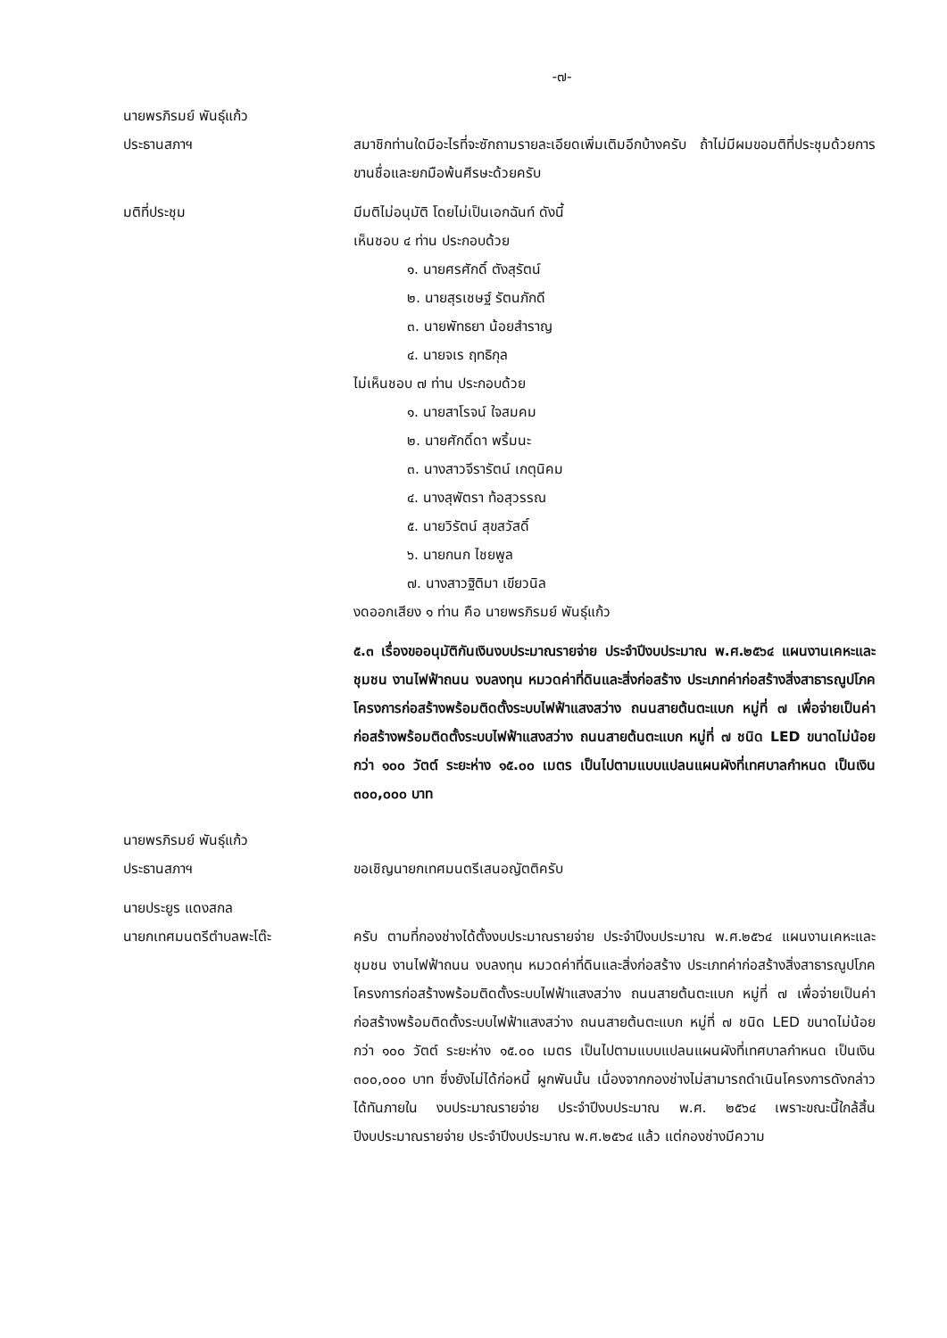-๗-
นายพรภิรมย์ พันธุ์แก้ว
ประธานสภาฯ
สมาชิกท่านใดมีอะไรที่จะซักถามรายละเอียดเพิ่มเติมอีกบ้างครับ ถ้าไม่มีผมขอมติที่ประชุมด้วยการขานชื่อและยกมือพ้นศีรษะด้วยครับ
มติที่ประชุม มีมติไม่อนุมัติ โดยไม่เป็นเอกฉันท์ ดังนี้
เห็นชอบ ๔ ท่าน ประกอบด้วย
๑. นายศรศักดิ์ ตังสุรัตน์
๒. นายสุรเชษฐ์ รัตนภักดี
๓. นายพัทธยา น้อยสำราญ
๔. นายจเร ฤทธิกุล
ไม่เห็นชอบ ๗ ท่าน ประกอบด้วย
๑. นายสาโรจน์ ใจสมคม
๒. นายศักดิ์ดา พริ้มนะ
๓. นางสาวจีรารัตน์ เกตุนิคม
๔. นางสุพัตรา ท้อสุวรรณ
๕. นายวิรัตน์ สุขสวัสดิ์
๖. นายกนก ไชยพูล
๗. นางสาวฐิติมา เขียวนิล
งดออกเสียง ๑ ท่าน คือ นายพรภิรมย์ พันธุ์แก้ว
๕.๓ เรื่องขออนุมัติกันเงินงบประมาณรายจ่าย ประจำปีงบประมาณ พ.ศ.๒๕๖๔ แผนงานเคหะและชุมชน งานไฟฟ้าถนน งบลงทุน หมวดค่าที่ดินและสิ่งก่อสร้าง ประเภทค่าก่อสร้างสิ่งสาธารณูปโภค โครงการก่อสร้างพร้อมติดตั้งระบบไฟฟ้าแสงสว่าง ถนนสายต้นตะแบก หมู่ที่ ๗ เพื่อจ่ายเป็นค่าก่อสร้างพร้อมติดตั้งระบบไฟฟ้าแสงสว่าง ถนนสายต้นตะแบก หมู่ที่ ๗ ชนิด LED ขนาดไม่น้อยกว่า ๑๐๐ วัตต์ ระยะห่าง ๑๕.๐๐ เมตร เป็นไปตามแบบแปลนแผนผังที่เทศบาลกำหนด เป็นเงิน ๓๐๐,๐๐๐ บาท
นายพรภิรมย์ พันธุ์แก้ว
ประธานสภาฯ
ขอเชิญนายกเทศมนตรีเสนอญัตติครับ
นายประยูร แดงสกล
นายกเทศมนตรีตำบลพะโต๊ะ
ครับ ตามที่กองช่างได้ตั้งงบประมาณรายจ่าย ประจำปีงบประมาณ พ.ศ.๒๕๖๔ แผนงานเคหะและชุมชน งานไฟฟ้าถนน งบลงทุน หมวดค่าที่ดินและสิ่งก่อสร้าง ประเภทค่าก่อสร้างสิ่งสาธารณูปโภค โครงการก่อสร้างพร้อมติดตั้งระบบไฟฟ้าแสงสว่าง ถนนสายต้นตะแบก หมู่ที่ ๗ เพื่อจ่ายเป็นค่าก่อสร้างพร้อมติดตั้งระบบไฟฟ้าแสงสว่าง ถนนสายต้นตะแบก หมู่ที่ ๗ ชนิด LED ขนาดไม่น้อยกว่า ๑๐๐ วัตต์ ระยะห่าง ๑๕.๐๐ เมตร เป็นไปตามแบบแปลนแผนผังที่เทศบาลกำหนด เป็นเงิน ๓๐๐,๐๐๐ บาท ซึ่งยังไม่ได้ก่อหนี้ ผูกพันนั้น เนื่องจากกองช่างไม่สามารถดำเนินโครงการดังกล่าว ได้ทันภายใน งบประมาณรายจ่าย ประจำปีงบประมาณ พ.ศ. ๒๕๖๔ เพราะขณะนี้ใกล้สิ้น ปีงบประมาณรายจ่าย ประจำปีงบประมาณ พ.ศ.๒๕๖๔ แล้ว แต่กองช่างมีความ